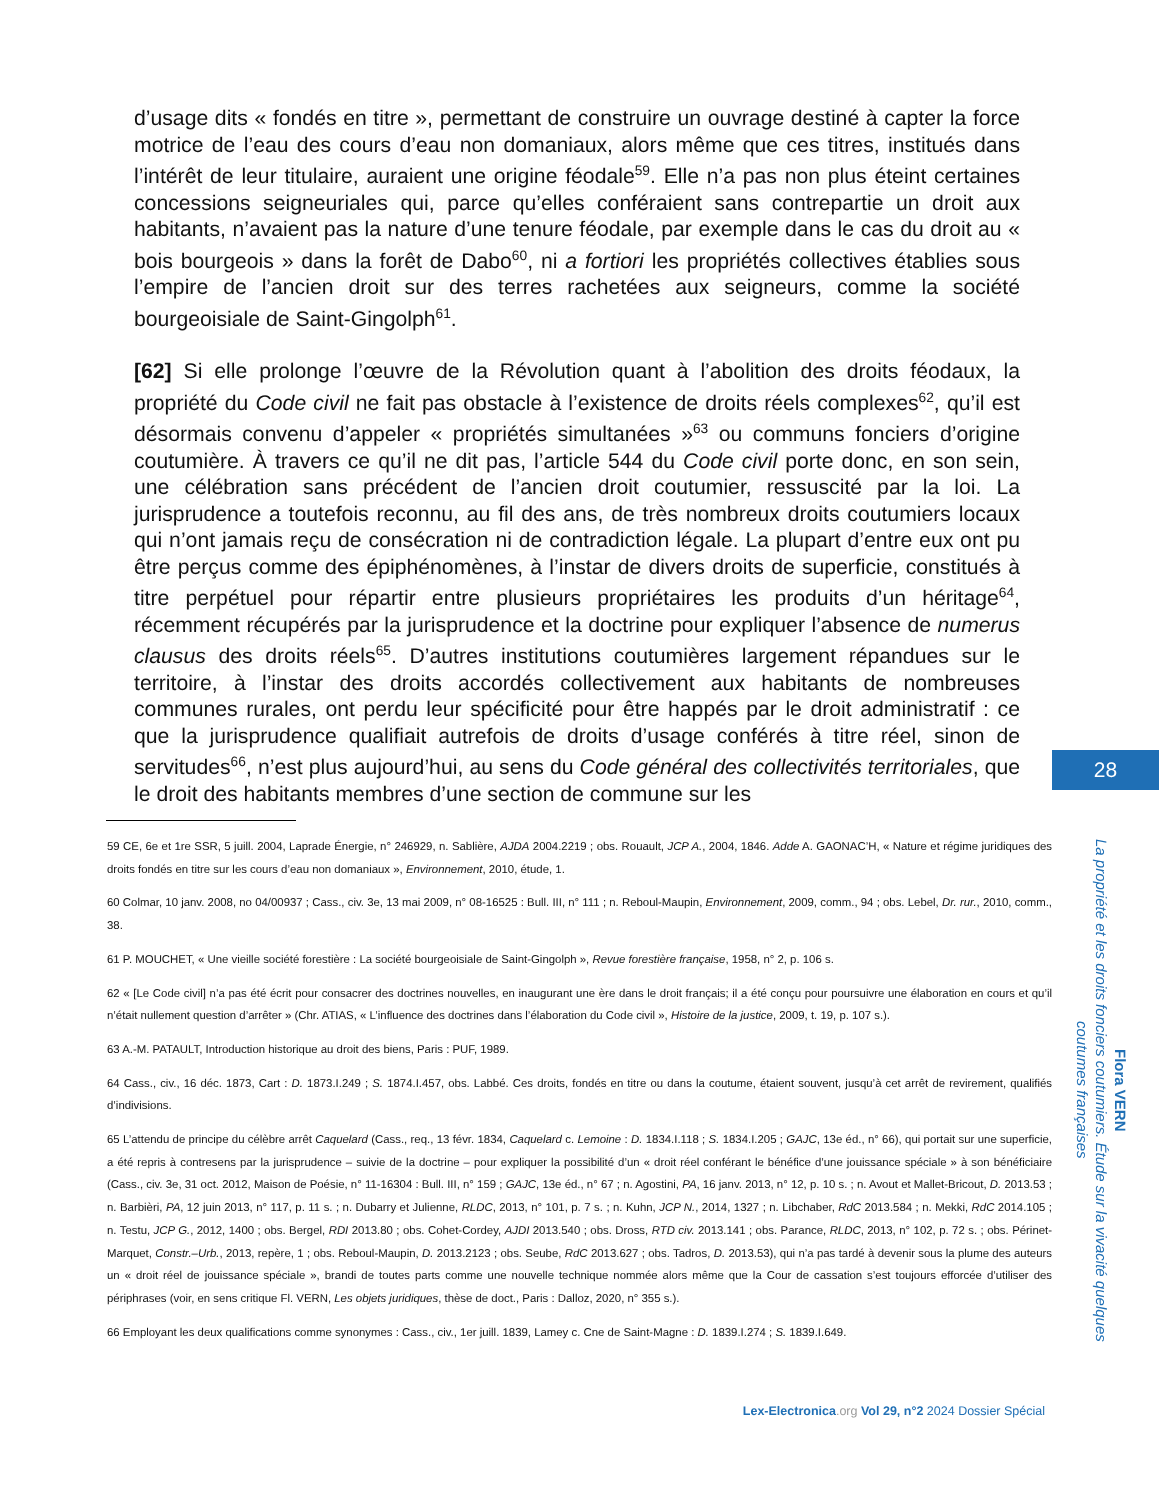d’usage dits « fondés en titre », permettant de construire un ouvrage destiné à capter la force motrice de l’eau des cours d’eau non domaniaux, alors même que ces titres, institués dans l’intérêt de leur titulaire, auraient une origine féodale<sup>59</sup>. Elle n’a pas non plus éteint certaines concessions seigneuriales qui, parce qu’elles conféraient sans contrepartie un droit aux habitants, n’avaient pas la nature d’une tenure féodale, par exemple dans le cas du droit au « bois bourgeois » dans la forêt de Dabo<sup>60</sup>, ni a fortiori les propriétés collectives établies sous l’empire de l’ancien droit sur des terres rachetées aux seigneurs, comme la société bourgeoisiale de Saint-Gingolph<sup>61</sup>.
[62] Si elle prolonge l’œuvre de la Révolution quant à l’abolition des droits féodaux, la propriété du Code civil ne fait pas obstacle à l’existence de droits réels complexes<sup>62</sup>, qu’il est désormais convenu d’appeler « propriétés simultanées »<sup>63</sup> ou communs fonciers d’origine coutumière. À travers ce qu’il ne dit pas, l’article 544 du Code civil porte donc, en son sein, une célébration sans précédent de l’ancien droit coutumier, ressuscité par la loi. La jurisprudence a toutefois reconnu, au fil des ans, de très nombreux droits coutumiers locaux qui n’ont jamais reçu de consécration ni de contradiction légale. La plupart d’entre eux ont pu être perçus comme des épiphénomènes, à l’instar de divers droits de superficie, constitués à titre perpétuel pour répartir entre plusieurs propriétaires les produits d’un héritage<sup>64</sup>, récemment récupérés par la jurisprudence et la doctrine pour expliquer l’absence de numerus clausus des droits réels<sup>65</sup>. D’autres institutions coutumières largement répandues sur le territoire, à l’instar des droits accordés collectivement aux habitants de nombreuses communes rurales, ont perdu leur spécificité pour être happés par le droit administratif : ce que la jurisprudence qualifiait autrefois de droits d’usage conférés à titre réel, sinon de servitudes<sup>66</sup>, n’est plus aujourd’hui, au sens du Code général des collectivités territoriales, que le droit des habitants membres d’une section de commune sur les
28
59 CE, 6e et 1re SSR, 5 juill. 2004, Laprade Énergie, n° 246929, n. Sablière, AJDA 2004.2219 ; obs. Rouault, JCP A., 2004, 1846. Adde A. GAONAC’H, « Nature et régime juridiques des droits fondés en titre sur les cours d’eau non domaniaux », Environnement, 2010, étude, 1.
60 Colmar, 10 janv. 2008, no 04/00937 ; Cass., civ. 3e, 13 mai 2009, n° 08-16525 : Bull. III, n° 111 ; n. Reboul-Maupin, Environnement, 2009, comm., 94 ; obs. Lebel, Dr. rur., 2010, comm., 38.
61 P. MOUCHET, « Une vieille société forestière : La société bourgeoisiale de Saint-Gingolph », Revue forestière française, 1958, n° 2, p. 106 s.
62 « [Le Code civil] n’a pas été écrit pour consacrer des doctrines nouvelles, en inaugurant une ère dans le droit français; il a été conçu pour poursuivre une élaboration en cours et qu’il n’était nullement question d’arrêter » (Chr. ATIAS, « L’influence des doctrines dans l’élaboration du Code civil », Histoire de la justice, 2009, t. 19, p. 107 s.).
63 A.-M. PATAULT, Introduction historique au droit des biens, Paris : PUF, 1989.
64 Cass., civ., 16 déc. 1873, Cart : D. 1873.I.249 ; S. 1874.I.457, obs. Labbé. Ces droits, fondés en titre ou dans la coutume, étaient souvent, jusqu’à cet arrêt de revirement, qualifiés d’indivisions.
65 L’attendu de principe du célèbre arrêt Caquelard (Cass., req., 13 févr. 1834, Caquelard c. Lemoine : D. 1834.I.118 ; S. 1834.I.205 ; GAJC, 13e éd., n° 66), qui portait sur une superficie, a été repris à contresens par la jurisprudence – suivie de la doctrine – pour expliquer la possibilité d’un « droit réel conférant le bénéfice d’une jouissance spéciale » à son bénéficiaire (Cass., civ. 3e, 31 oct. 2012, Maison de Poésie, n° 11-16304 : Bull. III, n° 159 ; GAJC, 13e éd., n° 67 ; n. Agostini, PA, 16 janv. 2013, n° 12, p. 10 s. ; n. Avout et Mallet-Bricout, D. 2013.53 ; n. Barbièri, PA, 12 juin 2013, n° 117, p. 11 s. ; n. Dubarry et Julienne, RLDC, 2013, n° 101, p. 7 s. ; n. Kuhn, JCP N., 2014, 1327 ; n. Libchaber, RdC 2013.584 ; n. Mekki, RdC 2014.105 ; n. Testu, JCP G., 2012, 1400 ; obs. Bergel, RDI 2013.80 ; obs. Cohet-Cordey, AJDI 2013.540 ; obs. Dross, RTD civ. 2013.141 ; obs. Parance, RLDC, 2013, n° 102, p. 72 s. ; obs. Périnet-Marquet, Constr.–Urb., 2013, repère, 1 ; obs. Reboul-Maupin, D. 2013.2123 ; obs. Seube, RdC 2013.627 ; obs. Tadros, D. 2013.53), qui n’a pas tardé à devenir sous la plume des auteurs un « droit réel de jouissance spéciale », brandi de toutes parts comme une nouvelle technique nommée alors même que la Cour de cassation s’est toujours efforcée d’utiliser des périphrases (voir, en sens critique Fl. VERN, Les objets juridiques, thèse de doct., Paris : Dalloz, 2020, n° 355 s.).
66 Employant les deux qualifications comme synonymes : Cass., civ., 1er juill. 1839, Lamey c. Cne de Saint-Magne : D. 1839.I.274 ; S. 1839.I.649.
Flora VERN
La propriété et les droits fonciers coutumiers. Étude sur la vivacité quelques coutumes françaises
Lex-Electronica.org Vol 29, n°2 2024 Dossier Spécial